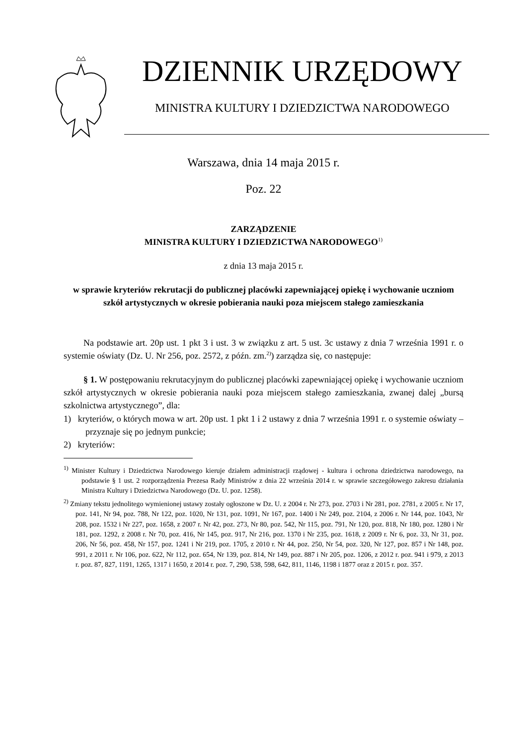DZIENNIK URZĘDOWY
MINISTRA KULTURY I DZIEDZICTWA NARODOWEGO
Warszawa, dnia 14 maja 2015 r.
Poz. 22
ZARZĄDZENIE
MINISTRA KULTURY I DZIEDZICTWA NARODOWEGO<sup>1)</sup>
z dnia 13 maja 2015 r.
w sprawie kryteriów rekrutacji do publicznej placówki zapewniającej opiekę i wychowanie uczniom szkół artystycznych w okresie pobierania nauki poza miejscem stałego zamieszkania
Na podstawie art. 20p ust. 1 pkt 3 i ust. 3 w związku z art. 5 ust. 3c ustawy z dnia 7 września 1991 r. o systemie oświaty (Dz. U. Nr 256, poz. 2572, z późn. zm.<sup>2)</sup>) zarządza się, co następuje:
§ 1. W postępowaniu rekrutacyjnym do publicznej placówki zapewniającej opiekę i wychowanie uczniom szkół artystycznych w okresie pobierania nauki poza miejscem stałego zamieszkania, zwanej dalej „bursą szkolnictwa artystycznego”, dla:
1) kryteriów, o których mowa w art. 20p ust. 1 pkt 1 i 2 ustawy z dnia 7 września 1991 r. o systemie oświaty – przyznaje się po jednym punkcie;
2) kryteriów:
<sup>1)</sup> Minister Kultury i Dziedzictwa Narodowego kieruje działem administracji rządowej - kultura i ochrona dziedzictwa narodowego, na podstawie § 1 ust. 2 rozporządzenia Prezesa Rady Ministrów z dnia 22 września 2014 r. w sprawie szczegółowego zakresu działania Ministra Kultury i Dziedzictwa Narodowego (Dz. U. poz. 1258).
<sup>2)</sup> Zmiany tekstu jednolitego wymienionej ustawy zostały ogłoszone w Dz. U. z 2004 r. Nr 273, poz. 2703 i Nr 281, poz. 2781, z 2005 r. Nr 17, poz. 141, Nr 94, poz. 788, Nr 122, poz. 1020, Nr 131, poz. 1091, Nr 167, poz. 1400 i Nr 249, poz. 2104, z 2006 r. Nr 144, poz. 1043, Nr 208, poz. 1532 i Nr 227, poz. 1658, z 2007 r. Nr 42, poz. 273, Nr 80, poz. 542, Nr 115, poz. 791, Nr 120, poz. 818, Nr 180, poz. 1280 i Nr 181, poz. 1292, z 2008 r. Nr 70, poz. 416, Nr 145, poz. 917, Nr 216, poz. 1370 i Nr 235, poz. 1618, z 2009 r. Nr 6, poz. 33, Nr 31, poz. 206, Nr 56, poz. 458, Nr 157, poz. 1241 i Nr 219, poz. 1705, z 2010 r. Nr 44, poz. 250, Nr 54, poz. 320, Nr 127, poz. 857 i Nr 148, poz. 991, z 2011 r. Nr 106, poz. 622, Nr 112, poz. 654, Nr 139, poz. 814, Nr 149, poz. 887 i Nr 205, poz. 1206, z 2012 r. poz. 941 i 979, z 2013 r. poz. 87, 827, 1191, 1265, 1317 i 1650, z 2014 r. poz. 7, 290, 538, 598, 642, 811, 1146, 1198 i 1877 oraz z 2015 r. poz. 357.